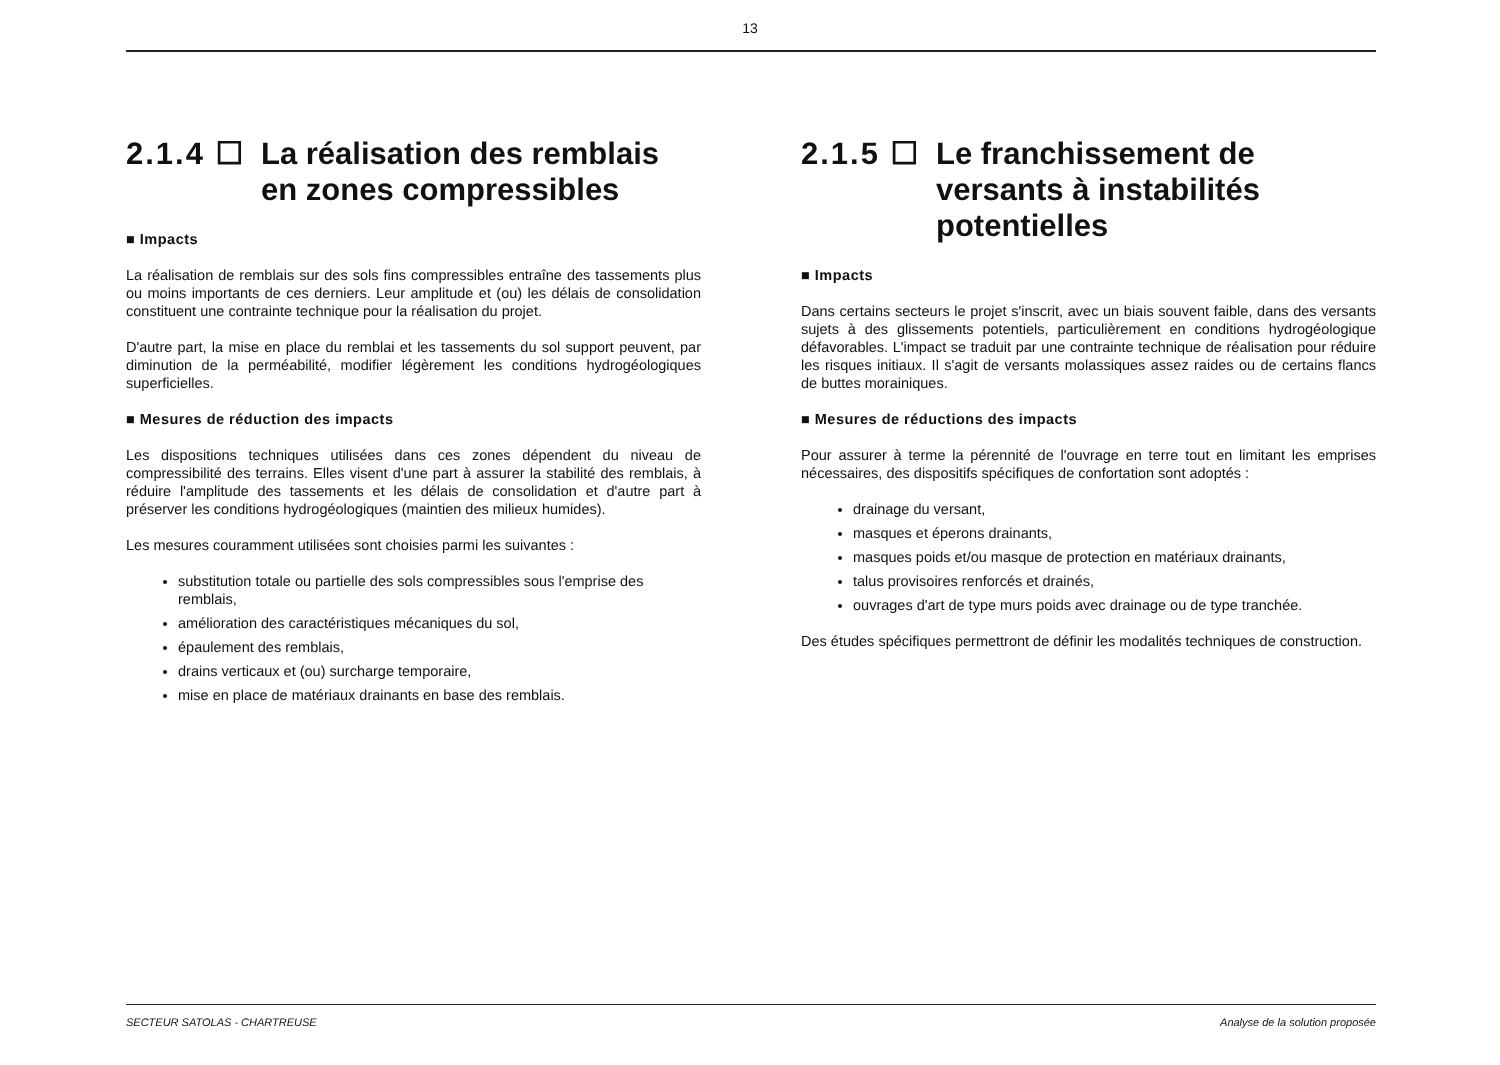13
2.1.4 ☐ La réalisation des remblais en zones compressibles
■ Impacts
La réalisation de remblais sur des sols fins compressibles entraîne des tassements plus ou moins importants de ces derniers. Leur amplitude et (ou) les délais de consolidation constituent une contrainte technique pour la réalisation du projet.
D'autre part, la mise en place du remblai et les tassements du sol support peuvent, par diminution de la perméabilité, modifier légèrement les conditions hydrogéologiques superficielles.
■ Mesures de réduction des impacts
Les dispositions techniques utilisées dans ces zones dépendent du niveau de compressibilité des terrains. Elles visent d'une part à assurer la stabilité des remblais, à réduire l'amplitude des tassements et les délais de consolidation et d'autre part à préserver les conditions hydrogéologiques (maintien des milieux humides).
Les mesures couramment utilisées sont choisies parmi les suivantes :
substitution totale ou partielle des sols compressibles sous l'emprise des remblais,
amélioration des caractéristiques mécaniques du sol,
épaulement des remblais,
drains verticaux et (ou) surcharge temporaire,
mise en place de matériaux drainants en base des remblais.
2.1.5 ☐ Le franchissement de versants à instabilités potentielles
■ Impacts
Dans certains secteurs le projet s'inscrit, avec un biais souvent faible, dans des versants sujets à des glissements potentiels, particulièrement en conditions hydrogéologique défavorables. L'impact se traduit par une contrainte technique de réalisation pour réduire les risques initiaux. Il s'agit de versants molassiques assez raides ou de certains flancs de buttes morainiques.
■ Mesures de réductions des impacts
Pour assurer à terme la pérennité de l'ouvrage en terre tout en limitant les emprises nécessaires, des dispositifs spécifiques de confortation sont adoptés :
drainage du versant,
masques et éperons drainants,
masques poids et/ou masque de protection en matériaux drainants,
talus provisoires renforcés et drainés,
ouvrages d'art de type murs poids avec drainage ou de type tranchée.
Des études spécifiques permettront de définir les modalités techniques de construction.
SECTEUR SATOLAS - CHARTREUSE Analyse de la solution proposée